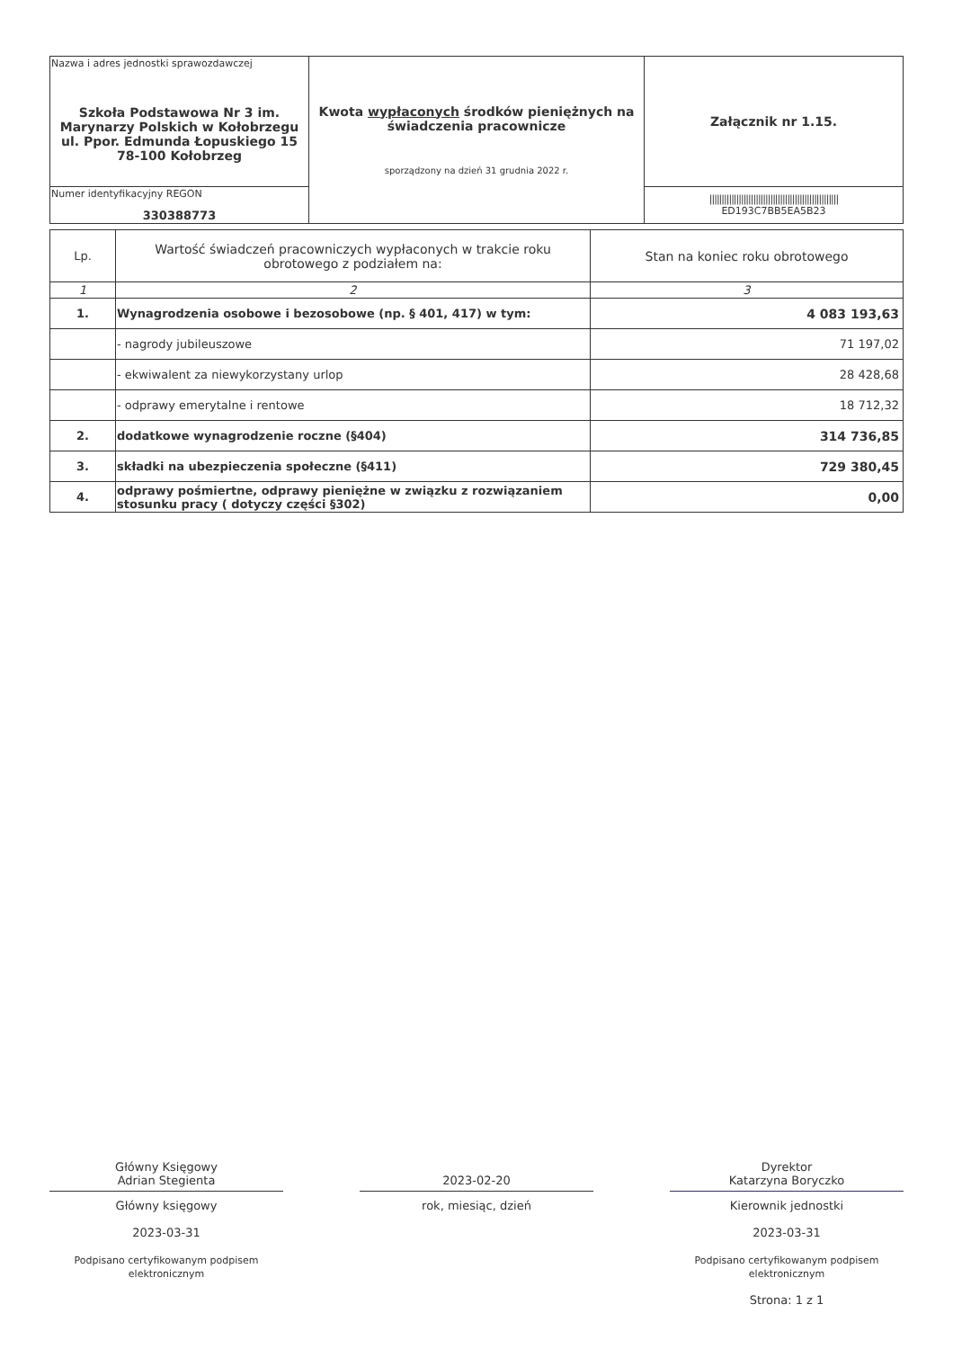| Nazwa i adres jednostki sprawozdawczej Szkoła Podstawowa Nr 3 im. Marynarzy Polskich w Kołobrzegu ul. Ppor. Edmunda Łopuskiego 15 78-100 Kołobrzeg | Kwota wypłaconych środków pieniężnych na świadczenia pracownicze sporządzony na dzień 31 grudnia 2022 r. | Załącznik nr 1.15. |
| Numer identyfikacyjny REGON 330388773 | | ///////////////////////////////////////////////////// ED193C7BB5EA5B23 |
| Lp. | Wartość świadczeń pracowniczych wypłaconych w trakcie roku obrotowego z podziałem na: | Stan na koniec roku obrotowego |
| --- | --- | --- |
| 1 | 2 | 3 |
| 1. | Wynagrodzenia osobowe i bezosobowe (np. § 401, 417) w tym: | 4 083 193,63 |
| | - nagrody jubileuszowe | 71 197,02 |
| | - ekwiwalent za niewykorzystany urlop | 28 428,68 |
| | - odprawy emerytalne i rentowe | 18 712,32 |
| 2. | dodatkowe wynagrodzenie roczne (§404) | 314 736,85 |
| 3. | składki na ubezpieczenia społeczne (§411) | 729 380,45 |
| 4. | odprawy pośmiertne, odprawy pieniężne w związku z rozwiązaniem stosunku pracy ( dotyczy części §302) | 0,00 |
Główny Księgowy
Adrian Stegienta
Główny księgowy
2023-03-31
Podpisano certyfikowanym podpisem elektronicznym
2023-02-20
rok, miesiąc, dzień
Dyrektor
Katarzyna Boryczko
Kierownik jednostki
2023-03-31
Podpisano certyfikowanym podpisem elektronicznym
Strona: 1 z 1